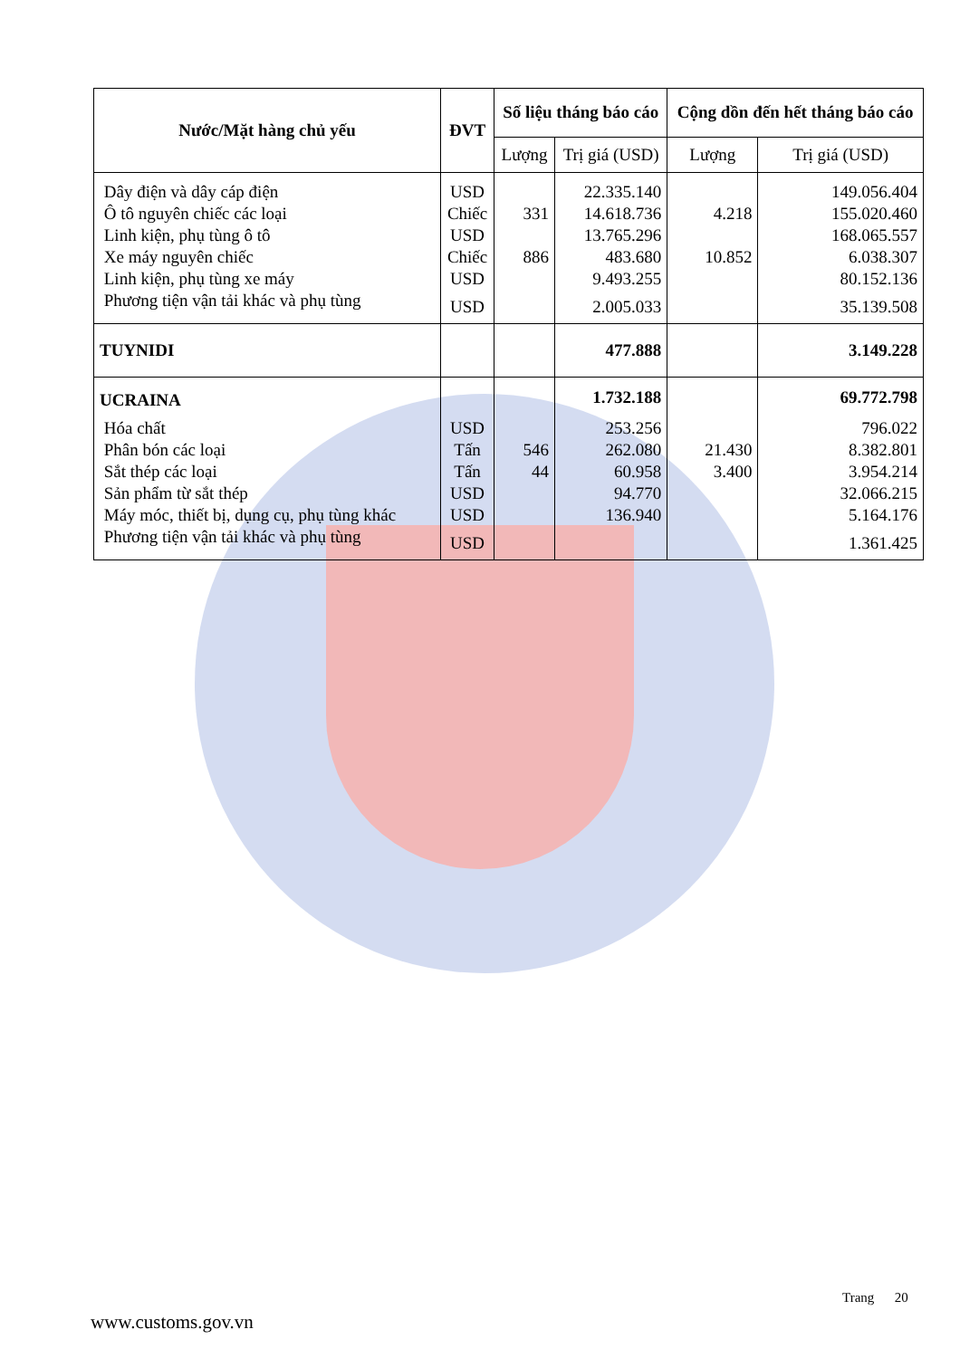| Nước/Mặt hàng chủ yếu | ĐVT | Số liệu tháng báo cáo | | Cộng dồn đến hết tháng báo cáo | |
| --- | --- | --- | --- | --- | --- |
| | | Lượng | Trị giá (USD) | Lượng | Trị giá (USD) |
| Dây điện và dây cáp điện | USD | | 22.335.140 | | 149.056.404 |
| Ô tô nguyên chiếc các loại | Chiếc | 331 | 14.618.736 | 4.218 | 155.020.460 |
| Linh kiện, phụ tùng ô tô | USD | | 13.765.296 | | 168.065.557 |
| Xe máy nguyên chiếc | Chiếc | 886 | 483.680 | 10.852 | 6.038.307 |
| Linh kiện, phụ tùng xe máy | USD | | 9.493.255 | | 80.152.136 |
| Phương tiện vận tải khác và phụ tùng | USD | | 2.005.033 | | 35.139.508 |
| TUYNIDI | | | 477.888 | | 3.149.228 |
| UCRAINA | | | 1.732.188 | | 69.772.798 |
| Hóa chất | USD | | 253.256 | | 796.022 |
| Phân bón các loại | Tấn | 546 | 262.080 | 21.430 | 8.382.801 |
| Sắt thép các loại | Tấn | 44 | 60.958 | 3.400 | 3.954.214 |
| Sản phẩm từ sắt thép | USD | | 94.770 | | 32.066.215 |
| Máy móc, thiết bị, dụng cụ, phụ tùng khác | USD | | 136.940 | | 5.164.176 |
| Phương tiện vận tải khác và phụ tùng | USD | | | | 1.361.425 |
Trang 20
www.customs.gov.vn